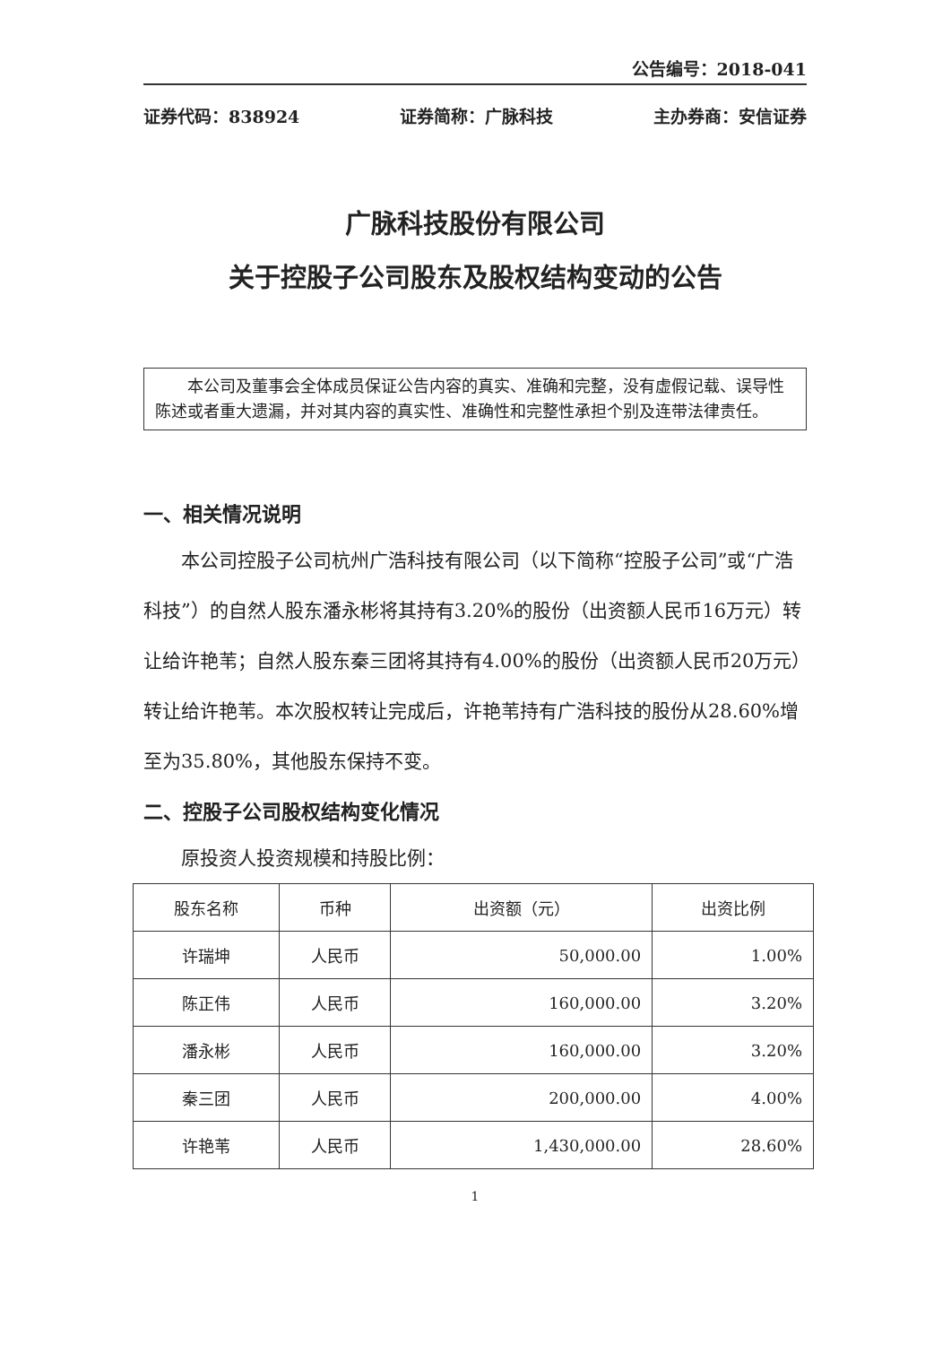公告编号：2018-041
证券代码：838924 证券简称：广脉科技 主办券商：安信证券
广脉科技股份有限公司
关于控股子公司股东及股权结构变动的公告
本公司及董事会全体成员保证公告内容的真实、准确和完整，没有虚假记载、误导性陈述或者重大遗漏，并对其内容的真实性、准确性和完整性承担个别及连带法律责任。
一、相关情况说明
本公司控股子公司杭州广浩科技有限公司（以下简称“控股子公司”或“广浩科技”）的自然人股东潘永彬将其持有3.20%的股份（出资额人民币16万元）转让给许艳苇；自然人股东秦三团将其持有4.00%的股份（出资额人民币20万元）转让给许艳苇。本次股权转让完成后，许艳苇持有广浩科技的股份从28.60%增至为35.80%，其他股东保持不变。
二、控股子公司股权结构变化情况
原投资人投资规模和持股比例：
| 股东名称 | 币种 | 出资额（元） | 出资比例 |
| --- | --- | --- | --- |
| 许瑞坤 | 人民币 | 50,000.00 | 1.00% |
| 陈正伟 | 人民币 | 160,000.00 | 3.20% |
| 潘永彬 | 人民币 | 160,000.00 | 3.20% |
| 秦三团 | 人民币 | 200,000.00 | 4.00% |
| 许艳苇 | 人民币 | 1,430,000.00 | 28.60% |
1